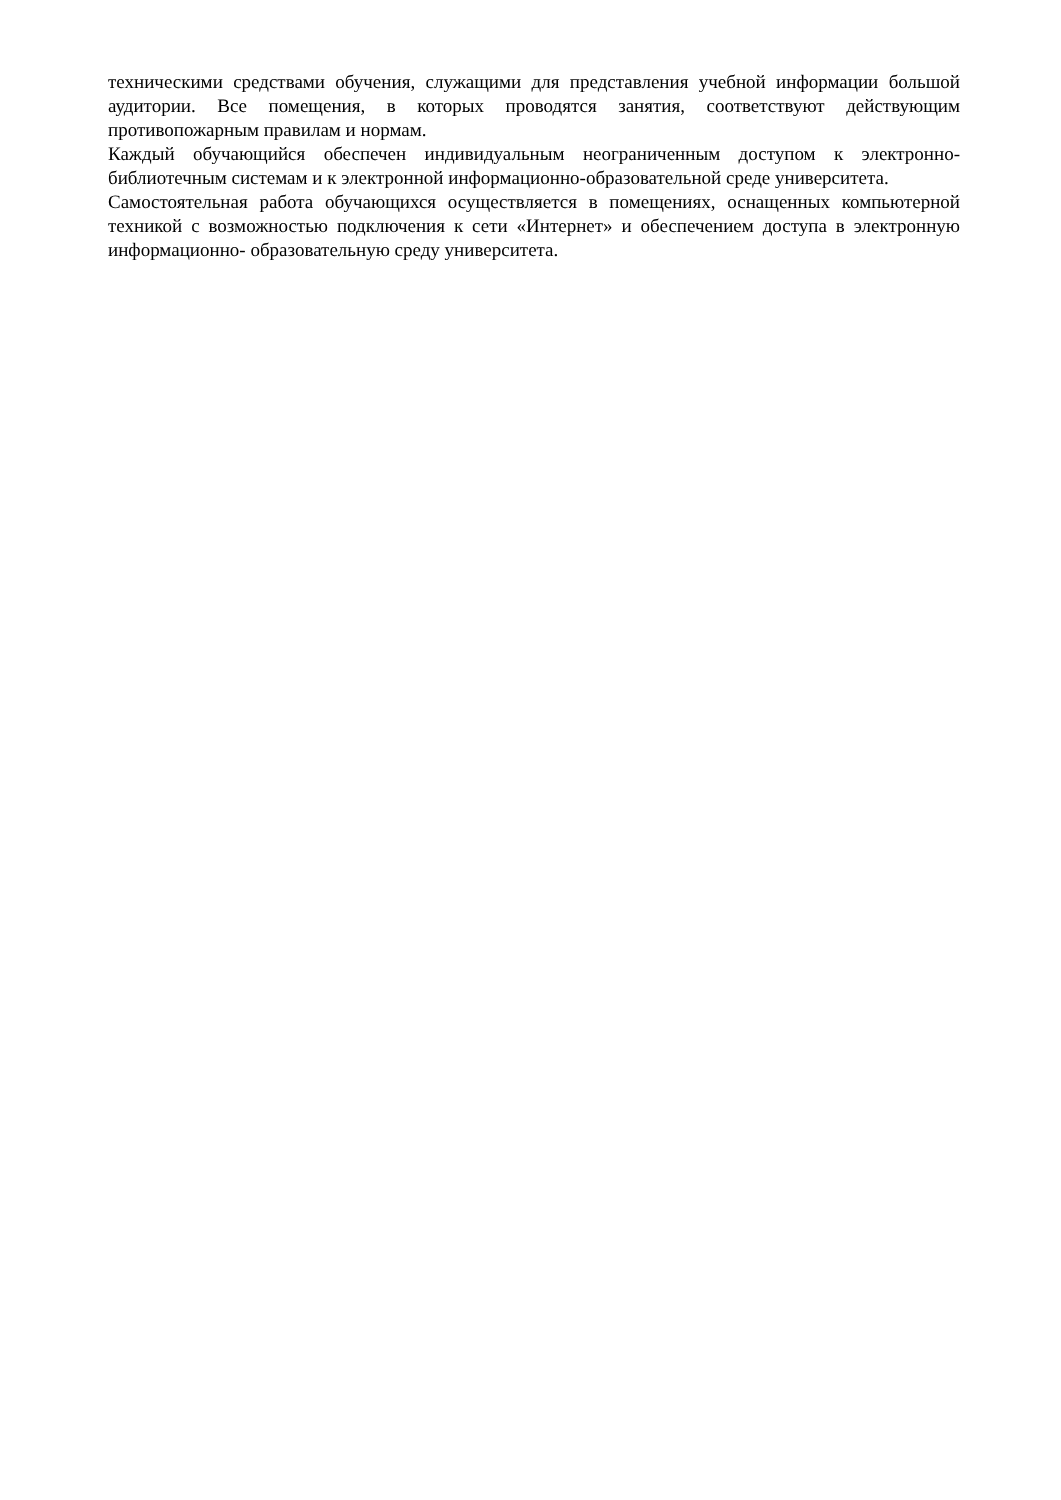техническими средствами обучения, служащими для представления учебной информации большой аудитории. Все помещения, в которых проводятся занятия, соответствуют действующим противопожарным правилам и нормам.
Каждый обучающийся обеспечен индивидуальным неограниченным доступом к электронно- библиотечным системам и к электронной информационно-образовательной среде университета.
Самостоятельная работа обучающихся осуществляется в помещениях, оснащенных компьютерной техникой с возможностью подключения к сети «Интернет» и обеспечением доступа в электронную информационно- образовательную среду университета.